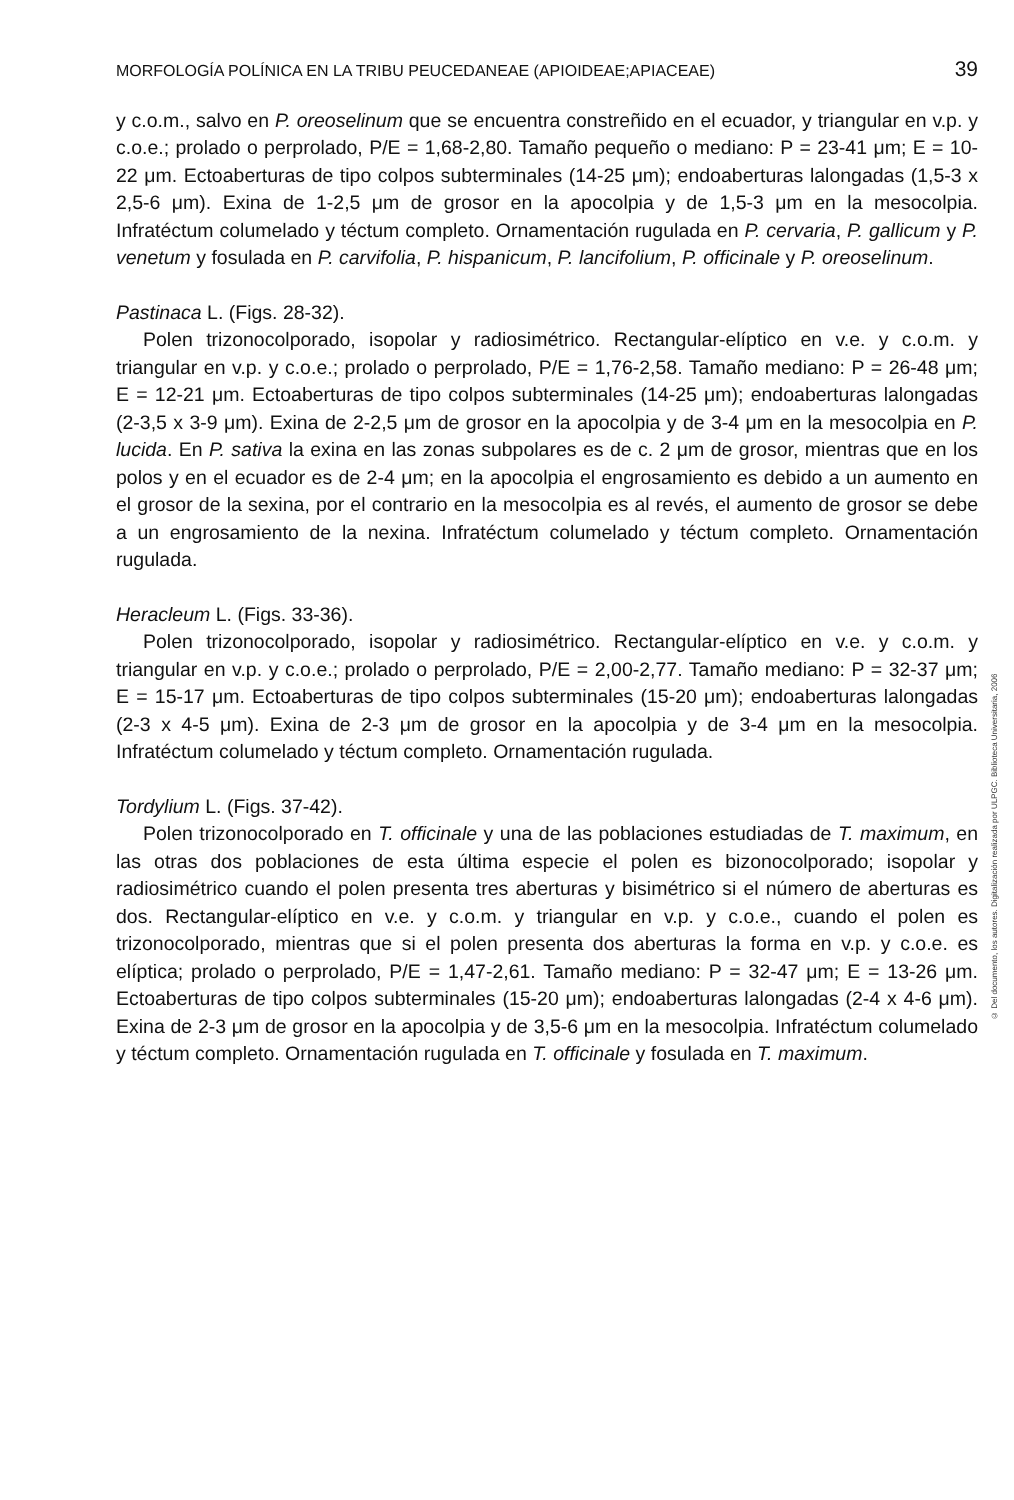MORFOLOGÍA POLÍNICA EN LA TRIBU PEUCEDANEAE (APIOIDEAE;APIACEAE) 39
y c.o.m., salvo en P. oreoselinum que se encuentra constreñido en el ecuador, y triangular en v.p. y c.o.e.; prolado o perprolado, P/E = 1,68-2,80. Tamaño pequeño o mediano: P = 23-41 μm; E = 10-22 μm. Ectoaberturas de tipo colpos subterminales (14-25 μm); endoaberturas lalongadas (1,5-3 x 2,5-6 μm). Exina de 1-2,5 μm de grosor en la apocolpia y de 1,5-3 μm en la mesocolpia. Infratéctum columelado y téctum completo. Ornamentación rugulada en P. cervaria, P. gallicum y P. venetum y fosulada en P. carvifolia, P. hispanicum, P. lancifolium, P. officinale y P. oreoselinum.
Pastinaca L. (Figs. 28-32).
Polen trizonocolporado, isopolar y radiosimétrico. Rectangular-elíptico en v.e. y c.o.m. y triangular en v.p. y c.o.e.; prolado o perprolado, P/E = 1,76-2,58. Tamaño mediano: P = 26-48 μm; E = 12-21 μm. Ectoaberturas de tipo colpos subterminales (14-25 μm); endoaberturas lalongadas (2-3,5 x 3-9 μm). Exina de 2-2,5 μm de grosor en la apocolpia y de 3-4 μm en la mesocolpia en P. lucida. En P. sativa la exina en las zonas subpolares es de c. 2 μm de grosor, mientras que en los polos y en el ecuador es de 2-4 μm; en la apocolpia el engrosamiento es debido a un aumento en el grosor de la sexina, por el contrario en la mesocolpia es al revés, el aumento de grosor se debe a un engrosamiento de la nexina. Infratéctum columelado y téctum completo. Ornamentación rugulada.
Heracleum L. (Figs. 33-36).
Polen trizonocolporado, isopolar y radiosimétrico. Rectangular-elíptico en v.e. y c.o.m. y triangular en v.p. y c.o.e.; prolado o perprolado, P/E = 2,00-2,77. Tamaño mediano: P = 32-37 μm; E = 15-17 μm. Ectoaberturas de tipo colpos subterminales (15-20 μm); endoaberturas lalongadas (2-3 x 4-5 μm). Exina de 2-3 μm de grosor en la apocolpia y de 3-4 μm en la mesocolpia. Infratéctum columelado y téctum completo. Ornamentación rugulada.
Tordylium L. (Figs. 37-42).
Polen trizonocolporado en T. officinale y una de las poblaciones estudiadas de T. maximum, en las otras dos poblaciones de esta última especie el polen es bizonocolporado; isopolar y radiosimétrico cuando el polen presenta tres aberturas y bisimétrico si el número de aberturas es dos. Rectangular-elíptico en v.e. y c.o.m. y triangular en v.p. y c.o.e., cuando el polen es trizonocolporado, mientras que si el polen presenta dos aberturas la forma en v.p. y c.o.e. es elíptica; prolado o perprolado, P/E = 1,47-2,61. Tamaño mediano: P = 32-47 μm; E = 13-26 μm. Ectoaberturas de tipo colpos subterminales (15-20 μm); endoaberturas lalongadas (2-4 x 4-6 μm). Exina de 2-3 μm de grosor en la apocolpia y de 3,5-6 μm en la mesocolpia. Infratéctum columelado y téctum completo. Ornamentación rugulada en T. officinale y fosulada en T. maximum.
© Del documento, los autores. Digitalización realizada por ULPGC. Biblioteca Universitaria, 2006